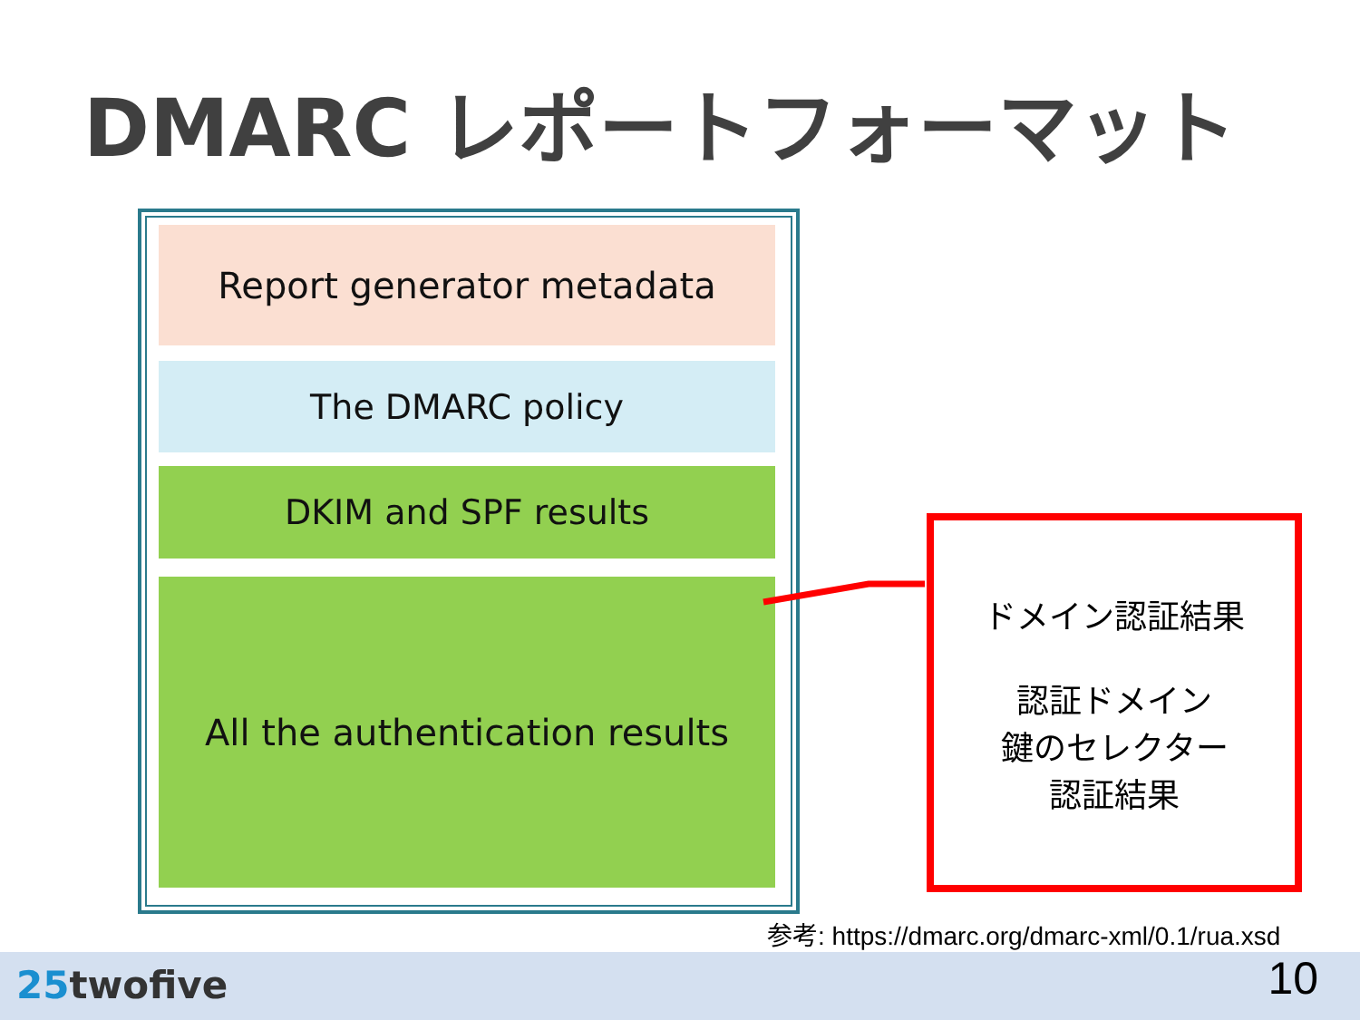DMARC レポートフォーマット
Report generator metadata
The DMARC policy
DKIM and SPF results
All the authentication results
ドメイン認証結果
認証ドメイン
鍵のセレクター
認証結果
参考: https://dmarc.org/dmarc-xml/0.1/rua.xsd
25twofive 10